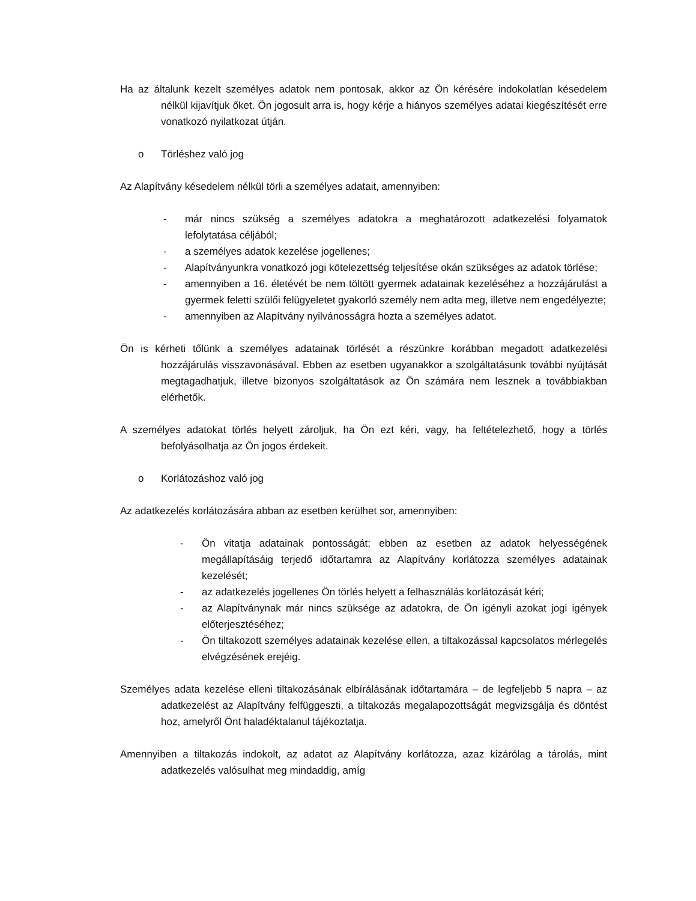Ha az általunk kezelt személyes adatok nem pontosak, akkor az Ön kérésére indokolatlan késedelem nélkül kijavítjuk őket. Ön jogosult arra is, hogy kérje a hiányos személyes adatai kiegészítését erre vonatkozó nyilatkozat útján.
o Törléshez való jog
Az Alapítvány késedelem nélkül törli a személyes adatait, amennyiben:
- már nincs szükség a személyes adatokra a meghatározott adatkezelési folyamatok lefolytatása céljából;
- a személyes adatok kezelése jogellenes;
- Alapítványunkra vonatkozó jogi kötelezettség teljesítése okán szükséges az adatok törlése;
- amennyiben a 16. életévét be nem töltött gyermek adatainak kezeléséhez a hozzájárulást a gyermek feletti szülői felügyeletet gyakorló személy nem adta meg, illetve nem engedélyezte;
- amennyiben az Alapítvány nyilvánosságra hozta a személyes adatot.
Ön is kérheti tőlünk a személyes adatainak törlését a részünkre korábban megadott adatkezelési hozzájárulás visszavonásával. Ebben az esetben ugyanakkor a szolgáltatásunk további nyújtását megtagadhatjuk, illetve bizonyos szolgáltatások az Ön számára nem lesznek a továbbiakban elérhetők.
A személyes adatokat törlés helyett zároljuk, ha Ön ezt kéri, vagy, ha feltételezhető, hogy a törlés befolyásolhatja az Ön jogos érdekeit.
o Korlátozáshoz való jog
Az adatkezelés korlátozására abban az esetben kerülhet sor, amennyiben:
- Ön vitatja adatainak pontosságát; ebben az esetben az adatok helyességének megállapításáig terjedő időtartamra az Alapítvány korlátozza személyes adatainak kezelését;
- az adatkezelés jogellenes Ön törlés helyett a felhasználás korlátozását kéri;
- az Alapítványnak már nincs szüksége az adatokra, de Ön igényli azokat jogi igények előterjesztéséhez;
- Ön tiltakozott személyes adatainak kezelése ellen, a tiltakozással kapcsolatos mérlegelés elvégzésének erejéig.
Személyes adata kezelése elleni tiltakozásának elbírálásának időtartamára – de legfeljebb 5 napra – az adatkezelést az Alapítvány felfüggeszti, a tiltakozás megalapozottságát megvizsgálja és döntést hoz, amelyről Önt haladéktalanul tájékoztatja.
Amennyiben a tiltakozás indokolt, az adatot az Alapítvány korlátozza, azaz kizárólag a tárolás, mint adatkezelés valósulhat meg mindaddig, amíg